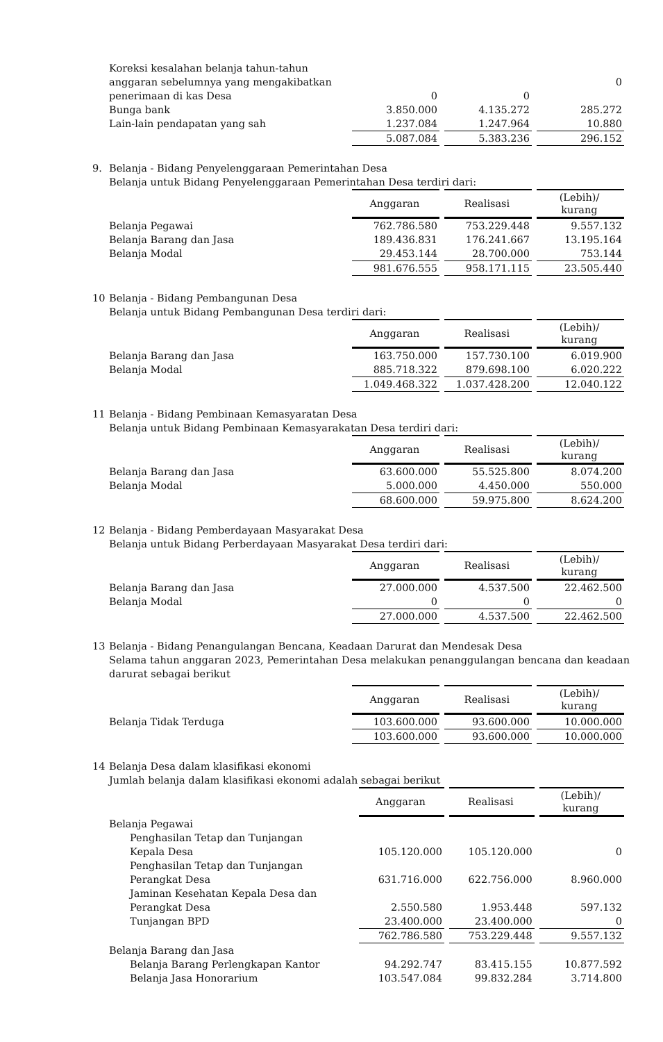| Koreksi kesalahan belanja tahun-tahun | | | |
| anggaran sebelumnya yang mengakibatkan | | | 0 |
| penerimaan di kas Desa | 0 | 0 | |
| Bunga bank | 3.850.000 | 4.135.272 | 285.272 |
| Lain-lain pendapatan yang sah | 1.237.084 | 1.247.964 | 10.880 |
| | 5.087.084 | 5.383.236 | 296.152 |
9. Belanja - Bidang Penyelenggaraan Pemerintahan Desa
Belanja untuk Bidang Penyelenggaraan Pemerintahan Desa terdiri dari:
| | Anggaran | Realisasi | (Lebih)/ kurang |
| Belanja Pegawai | 762.786.580 | 753.229.448 | 9.557.132 |
| Belanja Barang dan Jasa | 189.436.831 | 176.241.667 | 13.195.164 |
| Belanja Modal | 29.453.144 | 28.700.000 | 753.144 |
| | 981.676.555 | 958.171.115 | 23.505.440 |
10 Belanja - Bidang Pembangunan Desa
Belanja untuk Bidang Pembangunan Desa terdiri dari:
| | Anggaran | Realisasi | (Lebih)/ kurang |
| Belanja Barang dan Jasa | 163.750.000 | 157.730.100 | 6.019.900 |
| Belanja Modal | 885.718.322 | 879.698.100 | 6.020.222 |
| | 1.049.468.322 | 1.037.428.200 | 12.040.122 |
11 Belanja - Bidang Pembinaan Kemasyaratan Desa
Belanja untuk Bidang Pembinaan Kemasyarakatan Desa terdiri dari:
| | Anggaran | Realisasi | (Lebih)/ kurang |
| Belanja Barang dan Jasa | 63.600.000 | 55.525.800 | 8.074.200 |
| Belanja Modal | 5.000.000 | 4.450.000 | 550.000 |
| | 68.600.000 | 59.975.800 | 8.624.200 |
12 Belanja - Bidang Pemberdayaan Masyarakat Desa
Belanja untuk Bidang Perberdayaan Masyarakat Desa terdiri dari:
| | Anggaran | Realisasi | (Lebih)/ kurang |
| Belanja Barang dan Jasa | 27.000.000 | 4.537.500 | 22.462.500 |
| Belanja Modal | 0 | 0 | 0 |
| | 27.000.000 | 4.537.500 | 22.462.500 |
13 Belanja - Bidang Penangulangan Bencana, Keadaan Darurat dan Mendesak Desa
Selama tahun anggaran 2023, Pemerintahan Desa melakukan penanggulangan bencana dan keadaan darurat sebagai berikut
| | Anggaran | Realisasi | (Lebih)/ kurang |
| Belanja Tidak Terduga | 103.600.000 | 93.600.000 | 10.000.000 |
| | 103.600.000 | 93.600.000 | 10.000.000 |
14 Belanja Desa dalam klasifikasi ekonomi
Jumlah belanja dalam klasifikasi ekonomi adalah sebagai berikut
| | Anggaran | Realisasi | (Lebih)/ kurang |
| Belanja Pegawai | | | |
| Penghasilan Tetap dan Tunjangan Kepala Desa | 105.120.000 | 105.120.000 | 0 |
| Penghasilan Tetap dan Tunjangan Perangkat Desa | 631.716.000 | 622.756.000 | 8.960.000 |
| Jaminan Kesehatan Kepala Desa dan Perangkat Desa | 2.550.580 | 1.953.448 | 597.132 |
| Tunjangan BPD | 23.400.000 | 23.400.000 | 0 |
| | 762.786.580 | 753.229.448 | 9.557.132 |
| Belanja Barang dan Jasa | | | |
| Belanja Barang Perlengkapan Kantor | 94.292.747 | 83.415.155 | 10.877.592 |
| Belanja Jasa Honorarium | 103.547.084 | 99.832.284 | 3.714.800 |